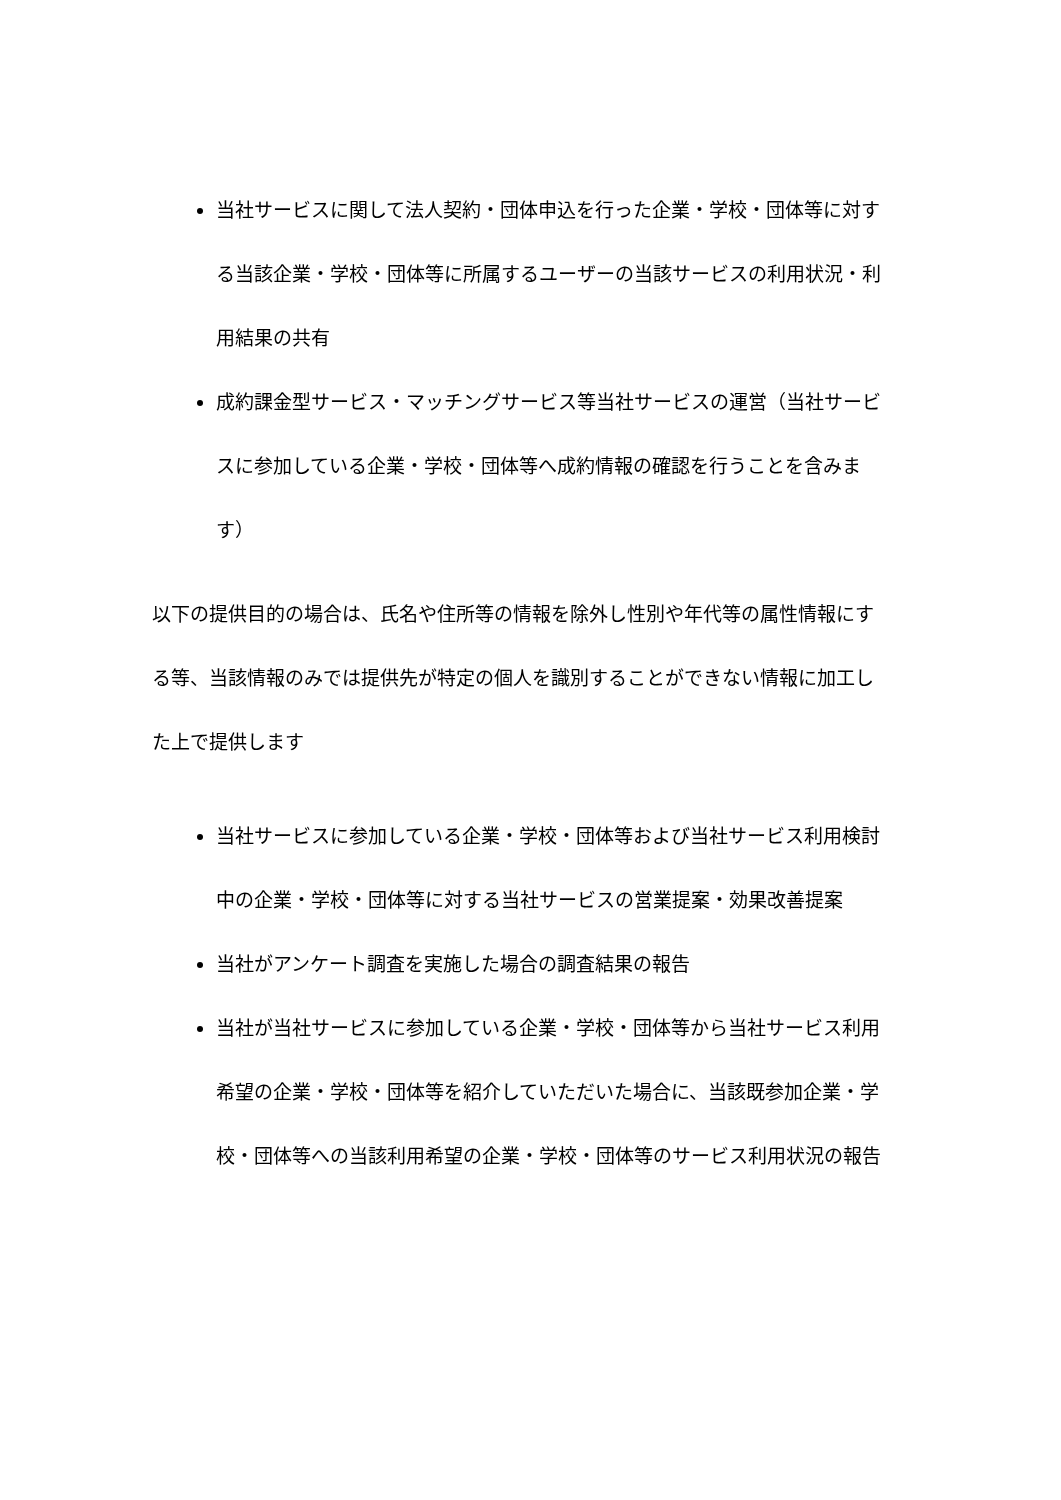当社サービスに関して法人契約・団体申込を行った企業・学校・団体等に対する当該企業・学校・団体等に所属するユーザーの当該サービスの利用状況・利用結果の共有
成約課金型サービス・マッチングサービス等当社サービスの運営（当社サービスに参加している企業・学校・団体等へ成約情報の確認を行うことを含みます）
以下の提供目的の場合は、氏名や住所等の情報を除外し性別や年代等の属性情報にする等、当該情報のみでは提供先が特定の個人を識別することができない情報に加工した上で提供します
当社サービスに参加している企業・学校・団体等および当社サービス利用検討中の企業・学校・団体等に対する当社サービスの営業提案・効果改善提案
当社がアンケート調査を実施した場合の調査結果の報告
当社が当社サービスに参加している企業・学校・団体等から当社サービス利用希望の企業・学校・団体等を紹介していただいた場合に、当該既参加企業・学校・団体等への当該利用希望の企業・学校・団体等のサービス利用状況の報告